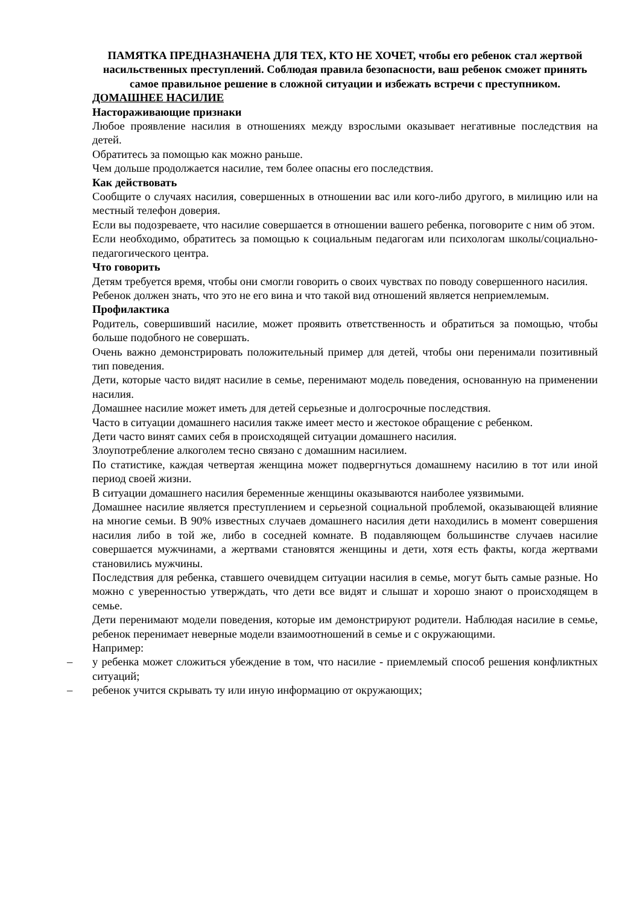ПАМЯТКА ПРЕДНАЗНАЧЕНА ДЛЯ ТЕХ, КТО НЕ ХОЧЕТ, чтобы его ребенок стал жертвой насильственных преступлений. Соблюдая правила безопасности, ваш ребенок сможет принять самое правильное решение в сложной ситуации и избежать встречи с преступником.
ДОМАШНЕЕ НАСИЛИЕ
Настораживающие признаки
Любое проявление насилия в отношениях между взрослыми оказывает негативные последствия на детей.
Обратитесь за помощью как можно раньше.
Чем дольше продолжается насилие, тем более опасны его последствия.
Как действовать
Сообщите о случаях насилия, совершенных в отношении вас или кого-либо другого, в милицию или на местный телефон доверия.
Если вы подозреваете, что насилие совершается в отношении вашего ребенка, поговорите с ним об этом.
Если необходимо, обратитесь за помощью к социальным педагогам или психологам школы/социально- педагогического центра.
Что говорить
Детям требуется время, чтобы они смогли говорить о своих чувствах по поводу совершенного насилия.
Ребенок должен знать, что это не его вина и что такой вид отношений является неприемлемым.
Профилактика
Родитель, совершивший насилие, может проявить ответственность и обратиться за помощью, чтобы больше подобного не совершать.
Очень важно демонстрировать положительный пример для детей, чтобы они перенимали позитивный тип поведения.
Дети, которые часто видят насилие в семье, перенимают модель поведения, основанную на применении насилия.
Домашнее насилие может иметь для детей серьезные и долгосрочные последствия.
Часто в ситуации домашнего насилия также имеет место и жестокое обращение с ребенком.
Дети часто винят самих себя в происходящей ситуации домашнего насилия.
Злоупотребление алкоголем тесно связано с домашним насилием.
По статистике, каждая четвертая женщина может подвергнуться домашнему насилию в тот или иной период своей жизни.
В ситуации домашнего насилия беременные женщины оказываются наиболее уязвимыми.
Домашнее насилие является преступлением и серьезной социальной проблемой, оказывающей влияние на многие семьи. В 90% известных случаев домашнего насилия дети находились в момент совершения насилия либо в той же, либо в соседней комнате. В подавляющем большинстве случаев насилие совершается мужчинами, а жертвами становятся женщины и дети, хотя есть факты, когда жертвами становились мужчины.
Последствия для ребенка, ставшего очевидцем ситуации насилия в семье, могут быть самые разные. Но можно с уверенностью утверждать, что дети все видят и слышат и хорошо знают о происходящем в семье.
Дети перенимают модели поведения, которые им демонстрируют родители. Наблюдая насилие в семье, ребенок перенимает неверные модели взаимоотношений в семье и с окружающими.
Например:
– у ребенка может сложиться убеждение в том, что насилие - приемлемый способ решения конфликтных ситуаций;
– ребенок учится скрывать ту или иную информацию от окружающих;